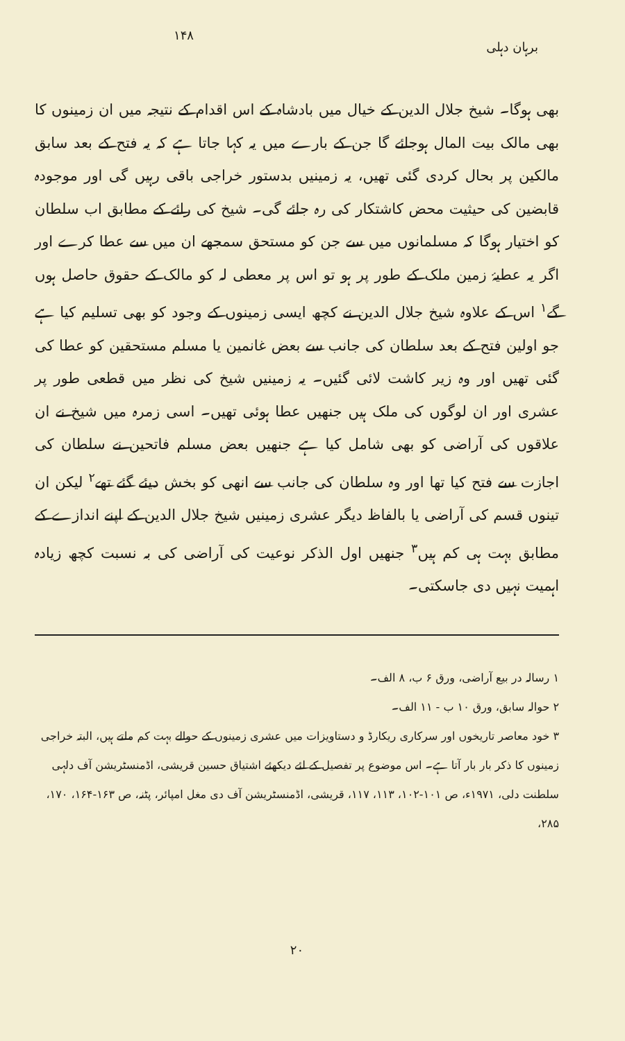برہان دہلی ۱۴۸
بھی ہوگا۔ شیخ جلال الدین کے خیال میں بادشاہ کے اس اقدام کے نتیجہ میں ان زمینوں کا بھی مالک بیت المال ہوجائے گا جن کے بارے میں یہ کہا جاتا ہے کہ یہ فتح کے بعد سابق مالکین پر بحال کردی گئی تھیں، یہ زمینیں بدستور خراجی باقی رہیں گی اور موجودہ قابضین کی حیثیت محض کاشتکار کی رہ جائے گی۔ شیخ کی رائے کے مطابق اب سلطان کو اختیار ہوگا کہ مسلمانوں میں سے جن کو مستحق سمجھے ان میں سے عطا کرے اور اگر یہ عطیۂ زمین ملک کے طور پر ہو تو اس پر معطی لہ کو مالک کے حقوق حاصل ہوں گے<sup>۱</sup> اس کے علاوہ شیخ جلال الدین نے کچھ ایسی زمینوں کے وجود کو بھی تسلیم کیا ہے جو اولین فتح کے بعد سلطان کی جانب سے بعض غانمین یا مسلم مستحقین کو عطا کی گئی تھیں اور وہ زیر کاشت لائی گئیں۔ یہ زمینیں شیخ کی نظر میں قطعی طور پر عشری اور ان لوگوں کی ملک ہیں جنھیں عطا ہوئی تھیں۔ اسی زمرہ میں شیخ نے ان علاقوں کی آراضی کو بھی شامل کیا ہے جنھیں بعض مسلم فاتحین نے سلطان کی اجازت سے فتح کیا تھا اور وہ سلطان کی جانب سے انھی کو بخش دیئے گئے تھے<sup>۲</sup> لیکن ان تینوں قسم کی آراضی یا بالفاظ دیگر عشری زمینیں شیخ جلال الدین کے اپنے اندازے کے مطابق بہت ہی کم ہیں<sup>۳</sup> جنھیں اول الذکر نوعیت کی آراضی کی بہ نسبت کچھ زیادہ اہمیت نہیں دی جاسکتی۔
۱ رسالہ در بیع آراضی، ورق ۶ ب، ۸ الف۔
۲ حوالہ سابق، ورق ۱۰ ب - ۱۱ الف۔
۳ خود معاصر تاریخوں اور سرکاری ریکارڈ و دستاویزات میں عشری زمینوں کے حوالے بہت کم ملتے ہیں، البتہ خراجی زمینوں کا ذکر بار بار آتا ہے۔ اس موضوع پر تفصیل کے لئے دیکھئے اشتیاق حسین قریشی، اڈمنسٹریشن آف دلہی سلطنت دلی، ۱۹۷۱ء، ص ۱۰۱-۱۰۲، ۱۱۳، ۱۱۷، قریشی، اڈمنسٹریشن آف دی مغل امپائر، پٹنہ، ص ۱۶۳-۱۶۴، ۱۷۰، ۲۸۵،
۲۰